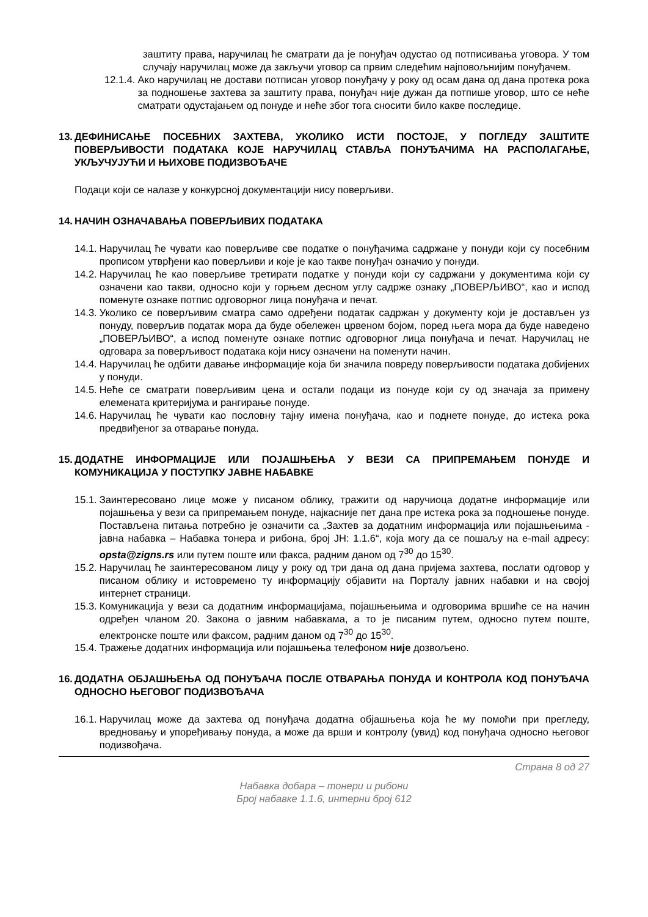заштиту права, наручилац ће сматрати да је понуђач одустао од потписивања уговора. У том случају наручилац може да закључи уговор са првим следећим најповољнијим понуђачем.
12.1.4. Ако наручилац не достави потписан уговор понуђачу у року од осам дана од дана протека рока за подношење захтева за заштиту права, понуђач није дужан да потпише уговор, што се неће сматрати одустајањем од понуде и неће због тога сносити било какве последице.
13. ДЕФИНИСАЊЕ ПОСЕБНИХ ЗАХТЕВА, УКОЛИКО ИСТИ ПОСТОЈЕ, У ПОГЛЕДУ ЗАШТИТЕ ПОВЕРЉИВОСТИ ПОДАТАКА КОЈЕ НАРУЧИЛАЦ СТАВЉА ПОНУЂАЧИМА НА РАСПОЛАГАЊЕ, УКЉУЧУЈУЋИ И ЊИХОВЕ ПОДИЗВОЂАЧЕ
Подаци који се налазе у конкурсној документацији нису поверљиви.
14. НАЧИН ОЗНАЧАВАЊА ПОВЕРЉИВИХ ПОДАТАКА
14.1. Наручилац ће чувати као поверљиве све податке о понуђачима садржане у понуди који су посебним прописом утврђени као поверљиви и које је као такве понуђач означио у понуди.
14.2. Наручилац ће као поверљиве третирати податке у понуди који су садржани у документима који су означени као такви, односно који у горњем десном углу садрже ознаку „ПОВЕРЉИВО“, као и испод поменуте ознаке потпис одговорног лица понуђача и печат.
14.3. Уколико се поверљивим сматра само одређени податак садржан у документу који је достављен уз понуду, поверљив податак мора да буде обележен црвеном бојом, поред њега мора да буде наведено „ПОВЕРЉИВО“, а испод поменуте ознаке потпис одговорног лица понуђача и печат. Наручилац не одговара за поверљивост података који нису означени на поменути начин.
14.4. Наручилац ће одбити давање информације која би значила повреду поверљивости података добијених у понуди.
14.5. Неће се сматрати поверљивим цена и остали подаци из понуде који су од значаја за примену елемената критеријума и рангирање понуде.
14.6. Наручилац ће чувати као пословну тајну имена понуђача, као и поднете понуде, до истека рока предвиђеног за отварање понуда.
15. ДОДАТНЕ ИНФОРМАЦИЈЕ ИЛИ ПОЈАШЊЕЊА У ВЕЗИ СА ПРИПРЕМАЊЕМ ПОНУДЕ И КОМУНИКАЦИЈА У ПОСТУПКУ ЈАВНЕ НАБАВКЕ
15.1. Заинтересовано лице може у писаном облику, тражити од наручиоца додатне информације или појашњења у вези са припремањем понуде, најкасније пет дана пре истека рока за подношење понуде. Постављена питања потребно је означити са „Захтев за додатним информацијa или појашњењима - јавна набавка – Набавка тонера и рибона, број ЈН: 1.1.6“, која могу да се пошаљу на e-mail адресу: opsta@zigns.rs или путем поште или факса, радним даном од 7<sup>30</sup> до 15<sup>30</sup>.
15.2. Наручилац ће заинтересованом лицу у року од три дана од дана пријема захтева, послати одговор у писаном облику и истовремено ту информацију објавити на Порталу јавних набавки и на својој интернет страници.
15.3. Комуникација у вези са додатним информацијама, појашњењима и одговорима вршиће се на начин одређен чланом 20. Закона о јавним набавкама, а то је писаним путем, односно путем поште, електронске поште или факсом, радним даном од 7<sup>30</sup> до 15<sup>30</sup>.
15.4. Тражење додатних информација или појашњења телефоном није дозвољено.
16. ДОДАТНА ОБЈАШЊЕЊА ОД ПОНУЂАЧА ПОСЛЕ ОТВАРАЊА ПОНУДА И КОНТРОЛА КОД ПОНУЂАЧА ОДНОСНО ЊЕГОВОГ ПОДИЗВОЂАЧА
16.1. Наручилац може да захтева од понуђача додатна објашњења која ће му помоћи при прегледу, вредновању и упоређивању понуда, а може да врши и контролу (увид) код понуђача односно његовог подизвођача.
Страна 8 од 27
Набавка добара – тонери и рибони
Број набавке 1.1.6, интерни број 612